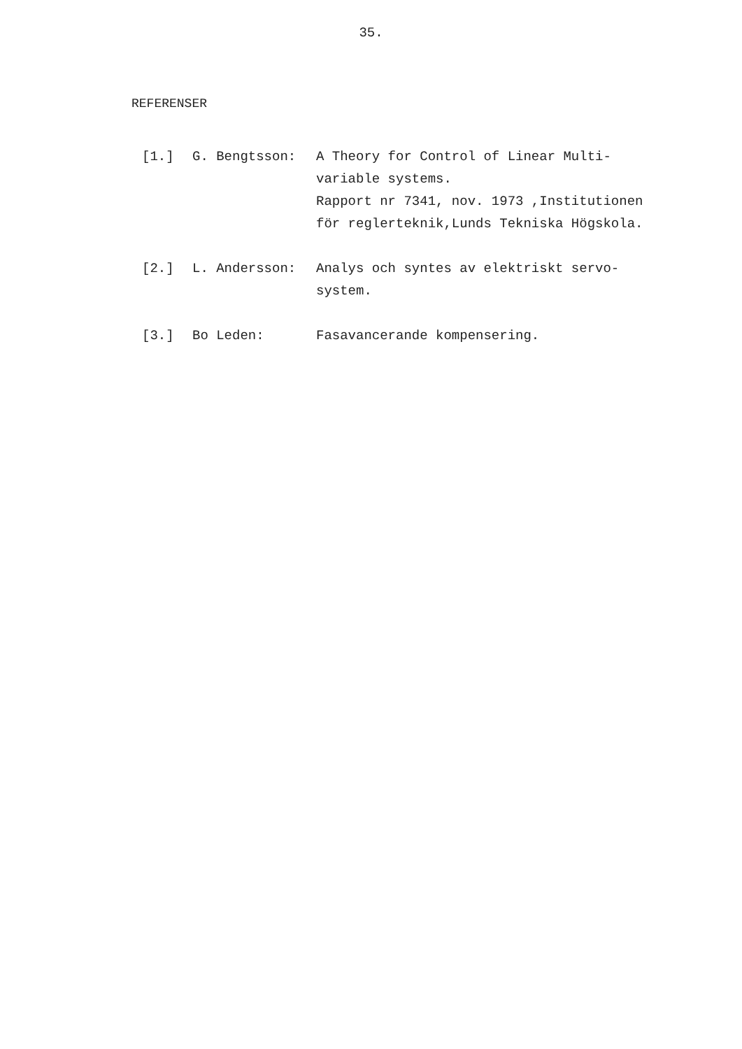35.
REFERENSER
[1.] G. Bengtsson: A Theory for Control of Linear Multi-
variable systems.
Rapport nr 7341, nov. 1973 ,Institutionen
för reglerteknik,Lunds Tekniska Högskola.
[2.] L. Andersson: Analys och syntes av elektriskt servo-
system.
[3.] Bo Leden: Fasavancerande kompensering.